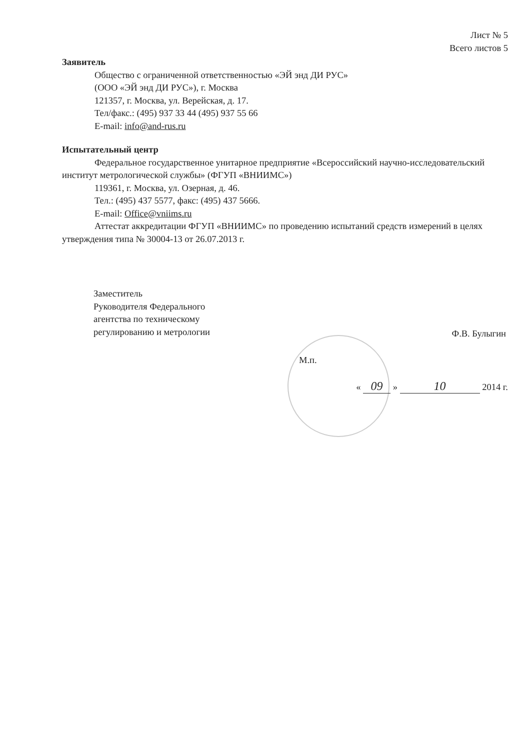Лист № 5
Всего листов 5
Заявитель
Общество с ограниченной ответственностью «ЭЙ энд ДИ РУС»
(ООО «ЭЙ энд ДИ РУС»), г. Москва
121357, г. Москва, ул. Верейская, д. 17.
Тел/факс.: (495) 937 33 44 (495) 937 55 66
E-mail: info@and-rus.ru
Испытательный центр
Федеральное государственное унитарное предприятие «Всероссийский научно-исследовательский институт метрологической службы» (ФГУП «ВНИИМС»)
119361, г. Москва, ул. Озерная, д. 46.
Тел.: (495) 437 5577, факс: (495) 437 5666.
E-mail: Office@vniims.ru
Аттестат аккредитации ФГУП «ВНИИМС» по проведению испытаний средств измерений в целях утверждения типа № 30004-13 от 26.07.2013 г.
Заместитель
Руководителя Федерального
агентства по техническому
регулированию и метрологии
Ф.В. Булыгин
М.п.
« 09 » 10 2014 г.